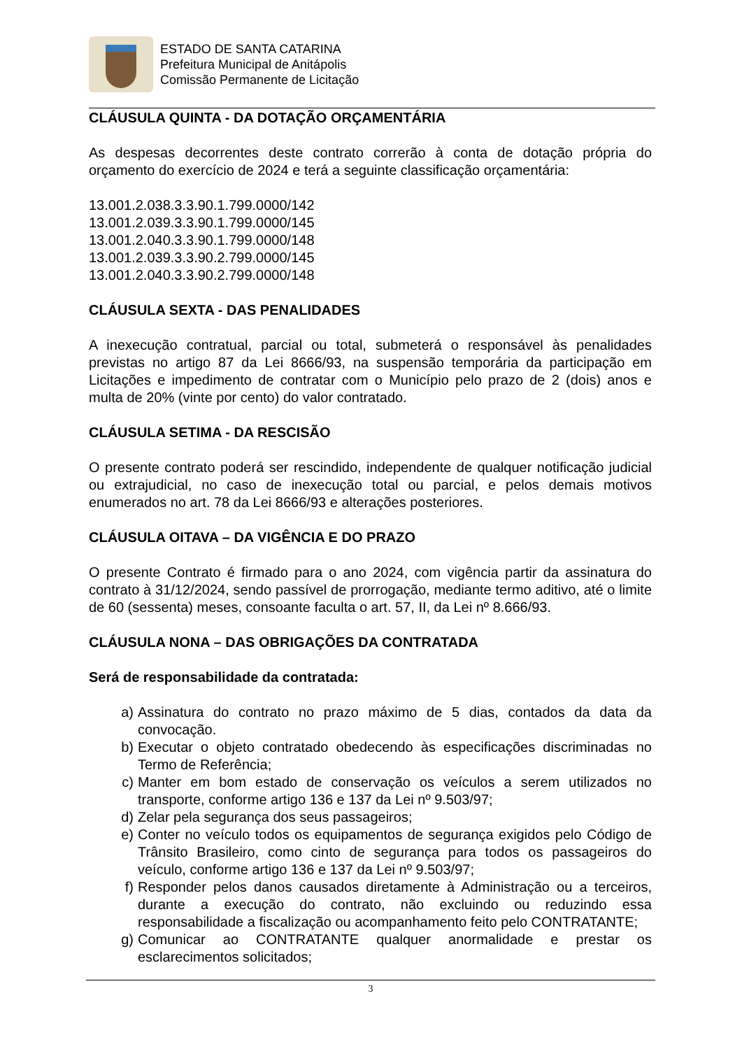ESTADO DE SANTA CATARINA
Prefeitura Municipal de Anitápolis
Comissão Permanente de Licitação
CLÁUSULA QUINTA - DA DOTAÇÃO ORÇAMENTÁRIA
As despesas decorrentes deste contrato correrão à conta de dotação própria do orçamento do exercício de 2024 e terá a seguinte classificação orçamentária:
13.001.2.038.3.3.90.1.799.0000/142
13.001.2.039.3.3.90.1.799.0000/145
13.001.2.040.3.3.90.1.799.0000/148
13.001.2.039.3.3.90.2.799.0000/145
13.001.2.040.3.3.90.2.799.0000/148
CLÁUSULA SEXTA - DAS PENALIDADES
A inexecução contratual, parcial ou total, submeterá o responsável às penalidades previstas no artigo 87 da Lei 8666/93, na suspensão temporária da participação em Licitações e impedimento de contratar com o Município pelo prazo de 2 (dois) anos e multa de 20% (vinte por cento) do valor contratado.
CLÁUSULA SETIMA - DA RESCISÃO
O presente contrato poderá ser rescindido, independente de qualquer notificação judicial ou extrajudicial, no caso de inexecução total ou parcial, e pelos demais motivos enumerados no art. 78 da Lei 8666/93 e alterações posteriores.
CLÁUSULA OITAVA – DA VIGÊNCIA E DO PRAZO
O presente Contrato é firmado para o ano 2024, com vigência partir da assinatura do contrato à 31/12/2024, sendo passível de prorrogação, mediante termo aditivo, até o limite de 60 (sessenta) meses, consoante faculta o art. 57, II, da Lei nº 8.666/93.
CLÁUSULA NONA – DAS OBRIGAÇÕES DA CONTRATADA
Será de responsabilidade da contratada:
a) Assinatura do contrato no prazo máximo de 5 dias, contados da data da convocação.
b) Executar o objeto contratado obedecendo às especificações discriminadas no Termo de Referência;
c) Manter em bom estado de conservação os veículos a serem utilizados no transporte, conforme artigo 136 e 137 da Lei nº 9.503/97;
d) Zelar pela segurança dos seus passageiros;
e) Conter no veículo todos os equipamentos de segurança exigidos pelo Código de Trânsito Brasileiro, como cinto de segurança para todos os passageiros do veículo, conforme artigo 136 e 137 da Lei nº 9.503/97;
f) Responder pelos danos causados diretamente à Administração ou a terceiros, durante a execução do contrato, não excluindo ou reduzindo essa responsabilidade a fiscalização ou acompanhamento feito pelo CONTRATANTE;
g) Comunicar ao CONTRATANTE qualquer anormalidade e prestar os esclarecimentos solicitados;
3